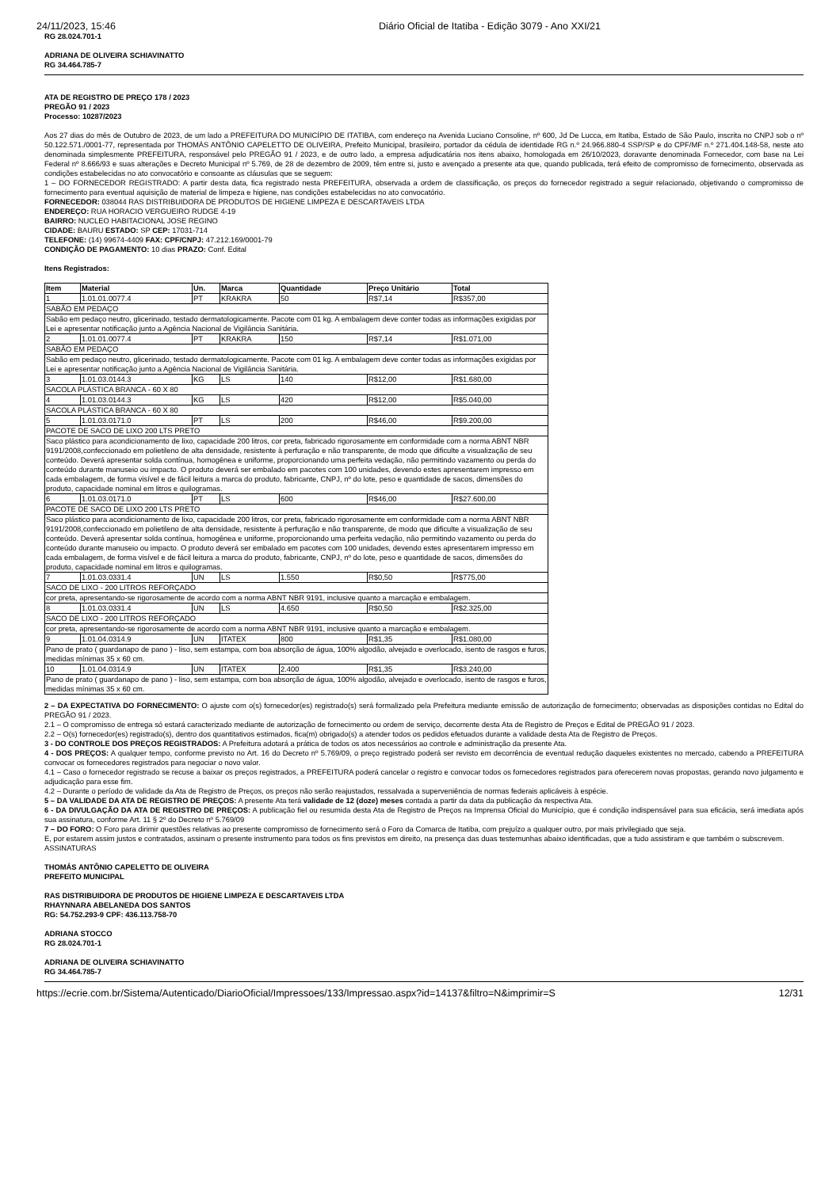24/11/2023, 15:46 Diário Oficial de Itatiba - Edição 3079 - Ano XXI/21
RG 28.024.701-1
ADRIANA DE OLIVEIRA SCHIAVINATTO
RG 34.464.785-7
ATA DE REGISTRO DE PREÇO 178 / 2023
PREGÃO 91 / 2023
Processo: 10287/2023
Aos 27 dias do mês de Outubro de 2023, de um lado a PREFEITURA DO MUNICÍPIO DE ITATIBA, com endereço na Avenida Luciano Consoline, nº 600, Jd De Lucca, em Itatiba, Estado de São Paulo, inscrita no CNPJ sob o nº 50.122.571./0001-77, representada por THOMÁS ANTÔNIO CAPELETTO DE OLIVEIRA, Prefeito Municipal, brasileiro, portador da cédula de identidade RG n.º 24.966.880-4 SSP/SP e do CPF/MF n.º 271.404.148-58, neste ato denominada simplesmente PREFEITURA, responsável pelo PREGÃO 91 / 2023, e de outro lado, a empresa adjudicatária nos itens abaixo, homologada em 26/10/2023, doravante denominada Fornecedor, com base na Lei Federal nº 8.666/93 e suas alterações e Decreto Municipal nº 5.769, de 28 de dezembro de 2009, têm entre si, justo e avençado a presente ata que, quando publicada, terá efeito de compromisso de fornecimento, observada as condições estabelecidas no ato convocatório e consoante as cláusulas que se seguem:
1 – DO FORNECEDOR REGISTRADO: A partir desta data, fica registrado nesta PREFEITURA, observada a ordem de classificação, os preços do fornecedor registrado a seguir relacionado, objetivando o compromisso de fornecimento para eventual aquisição de material de limpeza e higiene, nas condições estabelecidas no ato convocatório.
FORNECEDOR: 038044 RAS DISTRIBUIDORA DE PRODUTOS DE HIGIENE LIMPEZA E DESCARTAVEIS LTDA
ENDEREÇO: RUA HORACIO VERGUEIRO RUDGE 4-19
BAIRRO: NUCLEO HABITACIONAL JOSE REGINO
CIDADE: BAURU ESTADO: SP CEP: 17031-714
TELEFONE: (14) 99674-4409 FAX: CPF/CNPJ: 47.212.169/0001-79
CONDIÇÃO DE PAGAMENTO: 10 dias PRAZO: Conf. Edital
Itens Registrados:
| Item | Material | Un. | Marca | Quantidade | Preço Unitário | Total |
| --- | --- | --- | --- | --- | --- | --- |
| 1 | 1.01.01.0077.4 | PT | KRAKRA | 50 | R$7,14 | R$357,00 |
| SABÃO EM PEDAÇO | | | | | | |
| Sabão em pedaço neutro, glicerinado, testado dermatologicamente. Pacote com 01 kg. A embalagem deve conter todas as informações exigidas por Lei e apresentar notificação junto a Agência Nacional de Vigilância Sanitária. | | | | | | |
| 2 | 1.01.01.0077.4 | PT | KRAKRA | 150 | R$7,14 | R$1.071,00 |
| SABÃO EM PEDAÇO | | | | | | |
| Sabão em pedaço neutro, glicerinado, testado dermatologicamente. Pacote com 01 kg. A embalagem deve conter todas as informações exigidas por Lei e apresentar notificação junto a Agência Nacional de Vigilância Sanitária. | | | | | | |
| 3 | 1.01.03.0144.3 | KG | LS | 140 | R$12,00 | R$1.680,00 |
| SACOLA PLÁSTICA BRANCA - 60 X 80 | | | | | | |
| 4 | 1.01.03.0144.3 | KG | LS | 420 | R$12,00 | R$5.040,00 |
| SACOLA PLÁSTICA BRANCA - 60 X 80 | | | | | | |
| 5 | 1.01.03.0171.0 | PT | LS | 200 | R$46,00 | R$9.200,00 |
| PACOTE DE SACO DE LIXO 200 LTS PRETO | | | | | | |
| Saco plástico para acondicionamento de lixo, capacidade 200 litros, cor preta, fabricado rigorosamente em conformidade com a norma ABNT NBR 9191/2008,confeccionado em polietileno de alta densidade, resistente à perfuração e não transparente, de modo que dificulte a visualização de seu conteúdo. Deverá apresentar solda contínua, homogênea e uniforme, proporcionando uma perfeita vedação, não permitindo vazamento ou perda do conteúdo durante manuseio ou impacto. O produto deverá ser embalado em pacotes com 100 unidades, devendo estes apresentarem impresso em cada embalagem, de forma visível e de fácil leitura a marca do produto, fabricante, CNPJ, nº do lote, peso e quantidade de sacos, dimensões do produto, capacidade nominal em litros e quilogramas. | | | | | | |
| 6 | 1.01.03.0171.0 | PT | LS | 600 | R$46,00 | R$27.600,00 |
| PACOTE DE SACO DE LIXO 200 LTS PRETO | | | | | | |
| Saco plástico para acondicionamento de lixo, capacidade 200 litros, cor preta, fabricado rigorosamente em conformidade com a norma ABNT NBR 9191/2008,confeccionado em polietileno de alta densidade, resistente à perfuração e não transparente, de modo que dificulte a visualização de seu conteúdo. Deverá apresentar solda contínua, homogênea e uniforme, proporcionando uma perfeita vedação, não permitindo vazamento ou perda do conteúdo durante manuseio ou impacto. O produto deverá ser embalado em pacotes com 100 unidades, devendo estes apresentarem impresso em cada embalagem, de forma visível e de fácil leitura a marca do produto, fabricante, CNPJ, nº do lote, peso e quantidade de sacos, dimensões do produto, capacidade nominal em litros e quilogramas. | | | | | | |
| 7 | 1.01.03.0331.4 | UN | LS | 1.550 | R$0,50 | R$775,00 |
| SACO DE LIXO - 200 LITROS REFORÇADO | | | | | | |
| cor preta, apresentando-se rigorosamente de acordo com a norma ABNT NBR 9191, inclusive quanto a marcação e embalagem. | | | | | | |
| 8 | 1.01.03.0331.4 | UN | LS | 4.650 | R$0,50 | R$2.325,00 |
| SACO DE LIXO - 200 LITROS REFORÇADO | | | | | | |
| cor preta, apresentando-se rigorosamente de acordo com a norma ABNT NBR 9191, inclusive quanto a marcação e embalagem. | | | | | | |
| 9 | 1.01.04.0314.9 | UN | ITATEX | 800 | R$1,35 | R$1.080,00 |
| Pano de prato ( guardanapo de pano ) - liso, sem estampa, com boa absorção de água, 100% algodão, alvejado e overlocado, isento de rasgos e furos, medidas mínimas 35 x 60 cm. | | | | | | |
| 10 | 1.01.04.0314.9 | UN | ITATEX | 2.400 | R$1,35 | R$3.240,00 |
| Pano de prato ( guardanapo de pano ) - liso, sem estampa, com boa absorção de água, 100% algodão, alvejado e overlocado, isento de rasgos e furos, medidas mínimas 35 x 60 cm. | | | | | | |
2 – DA EXPECTATIVA DO FORNECIMENTO: O ajuste com o(s) fornecedor(es) registrado(s) será formalizado pela Prefeitura mediante emissão de autorização de fornecimento; observadas as disposições contidas no Edital do PREGÃO 91 / 2023.
2.1 – O compromisso de entrega só estará caracterizado mediante de autorização de fornecimento ou ordem de serviço, decorrente desta Ata de Registro de Preços e Edital de PREGÃO 91 / 2023.
2.2 – O(s) fornecedor(es) registrado(s), dentro dos quantitativos estimados, fica(m) obrigado(s) a atender todos os pedidos efetuados durante a validade desta Ata de Registro de Preços.
3 - DO CONTROLE DOS PREÇOS REGISTRADOS: A Prefeitura adotará a prática de todos os atos necessários ao controle e administração da presente Ata.
4 - DOS PREÇOS: A qualquer tempo, conforme previsto no Art. 16 do Decreto nº 5.769/09, o preço registrado poderá ser revisto em decorrência de eventual redução daqueles existentes no mercado, cabendo a PREFEITURA convocar os fornecedores registrados para negociar o novo valor.
4.1 – Caso o fornecedor registrado se recuse a baixar os preços registrados, a PREFEITURA poderá cancelar o registro e convocar todos os fornecedores registrados para oferecerem novas propostas, gerando novo julgamento e adjudicação para esse fim.
4.2 – Durante o período de validade da Ata de Registro de Preços, os preços não serão reajustados, ressalvada a superveniência de normas federais aplicáveis à espécie.
5 – DA VALIDADE DA ATA DE REGISTRO DE PREÇOS: A presente Ata terá validade de 12 (doze) meses contada a partir da data da publicação da respectiva Ata.
6 - DA DIVULGAÇÃO DA ATA DE REGISTRO DE PREÇOS: A publicação fiel ou resumida desta Ata de Registro de Preços na Imprensa Oficial do Município, que é condição indispensável para sua eficácia, será imediata após sua assinatura, conforme Art. 11 § 2º do Decreto nº 5.769/09
7 – DO FORO: O Foro para dirimir questões relativas ao presente compromisso de fornecimento será o Foro da Comarca de Itatiba, com prejuízo a qualquer outro, por mais privilegiado que seja.
E, por estarem assim justos e contratados, assinam o presente instrumento para todos os fins previstos em direito, na presença das duas testemunhas abaixo identificadas, que a tudo assistiram e que também o subscrevem.
ASSINATURAS
THOMÁS ANTÔNIO CAPELETTO DE OLIVEIRA
PREFEITO MUNICIPAL
RAS DISTRIBUIDORA DE PRODUTOS DE HIGIENE LIMPEZA E DESCARTAVEIS LTDA
RHAYNNARA ABELANEDA DOS SANTOS
RG: 54.752.293-9 CPF: 436.113.758-70
ADRIANA STOCCO
RG 28.024.701-1
ADRIANA DE OLIVEIRA SCHIAVINATTO
RG 34.464.785-7
https://ecrie.com.br/Sistema/Autenticado/DiarioOficial/Impressoes/133/Impressao.aspx?id=14137&filtro=N&imprimir=S 12/31